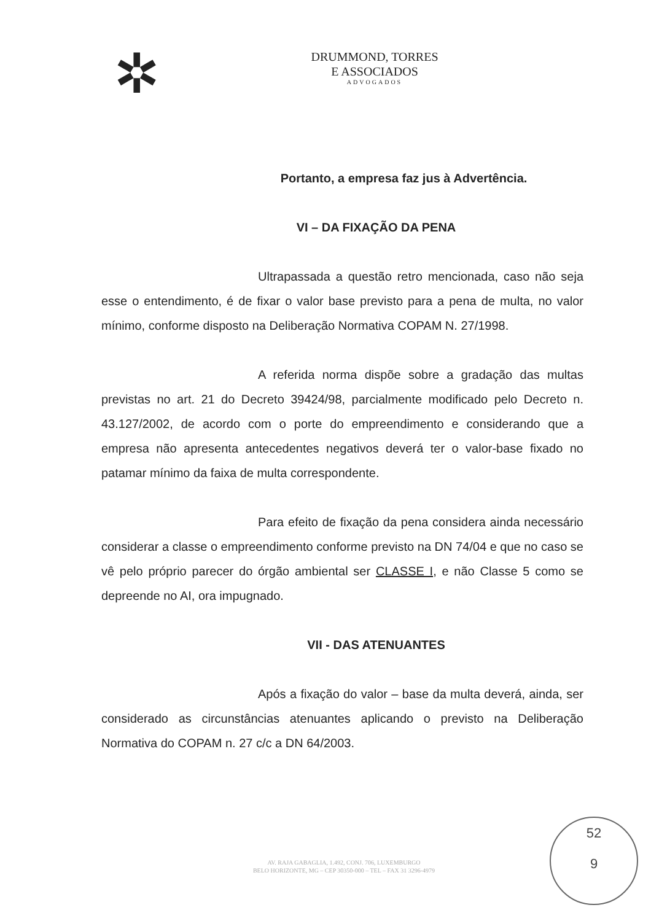✲
DRUMMOND, TORRES
E ASSOCIADOS
ADVOGADOS
Portanto, a empresa faz jus à Advertência.
VI – DA FIXAÇÃO DA PENA
Ultrapassada a questão retro mencionada, caso não seja esse o entendimento, é de fixar o valor base previsto para a pena de multa, no valor mínimo, conforme disposto na Deliberação Normativa COPAM N. 27/1998.
A referida norma dispõe sobre a gradação das multas previstas no art. 21 do Decreto 39424/98, parcialmente modificado pelo Decreto n. 43.127/2002, de acordo com o porte do empreendimento e considerando que a empresa não apresenta antecedentes negativos deverá ter o valor-base fixado no patamar mínimo da faixa de multa correspondente.
Para efeito de fixação da pena considera ainda necessário considerar a classe o empreendimento conforme previsto na DN 74/04 e que no caso se vê pelo próprio parecer do órgão ambiental ser CLASSE I, e não Classe 5 como se depreende no AI, ora impugnado.
VII - DAS ATENUANTES
Após a fixação do valor – base da multa deverá, ainda, ser considerado as circunstâncias atenuantes aplicando o previsto na Deliberação Normativa do COPAM n. 27 c/c a DN 64/2003.
AV. RAJA GABAGLIA, 1.492, CONJ. 706, LUXEMBURGO
BELO HORIZONTE, MG – CEP 30350-000 – TEL – FAX 31 3296-4979
52
9